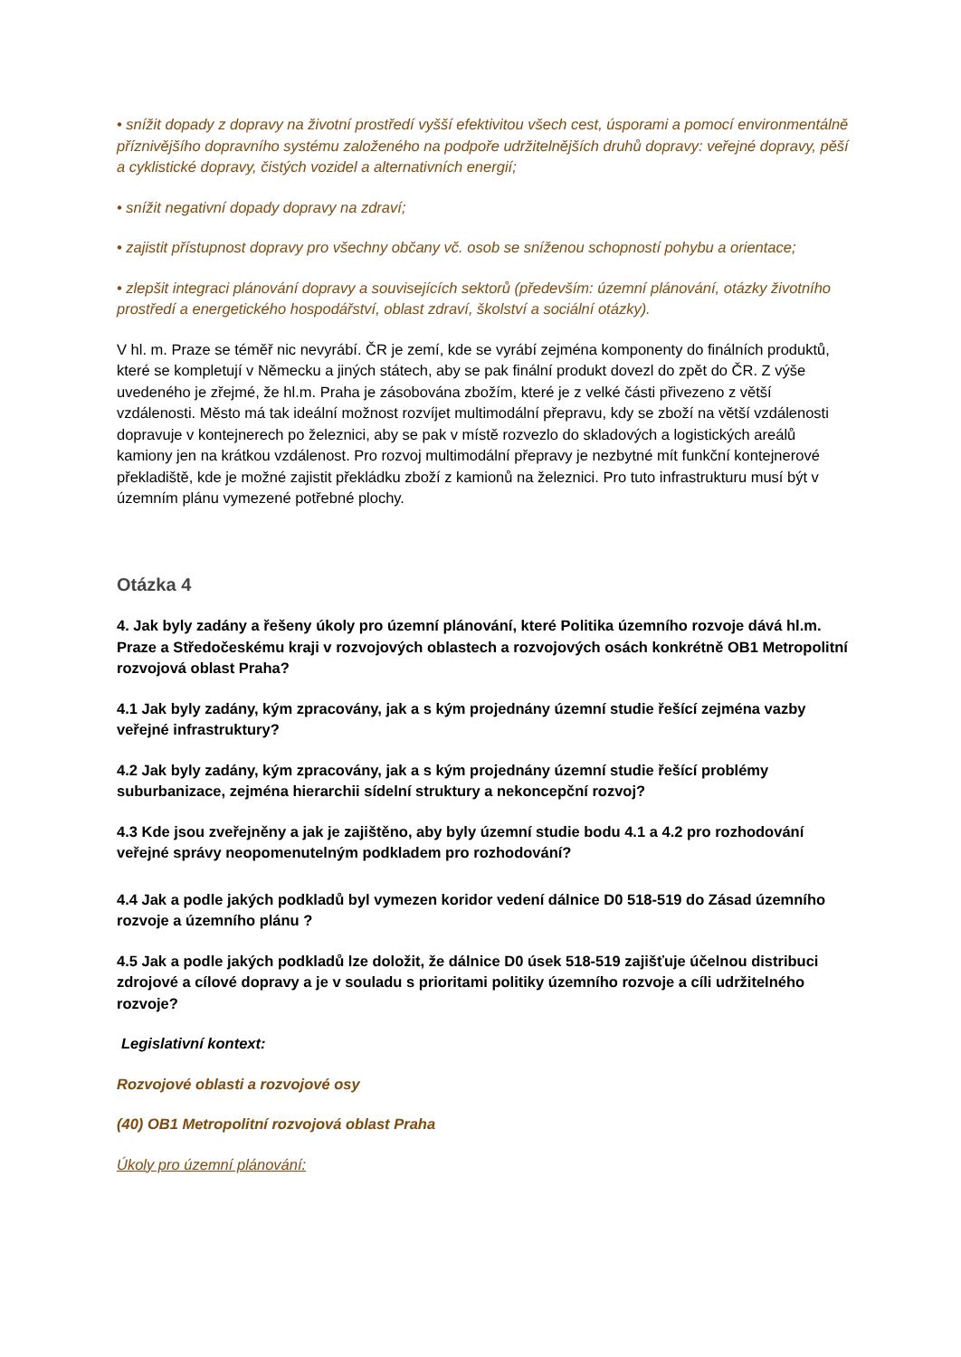• snížit dopady z dopravy na životní prostředí vyšší efektivitou všech cest, úsporami a pomocí environmentálně příznivějšího dopravního systému založeného na podpoře udržitelnějších druhů dopravy: veřejné dopravy, pěší a cyklistické dopravy, čistých vozidel a alternativních energií;
• snížit negativní dopady dopravy na zdraví;
• zajistit přístupnost dopravy pro všechny občany vč. osob se sníženou schopností pohybu a orientace;
• zlepšit integraci plánování dopravy a souvisejících sektorů (především: územní plánování, otázky životního prostředí a energetického hospodářství, oblast zdraví, školství a sociální otázky).
V hl. m. Praze se téměř nic nevyrábí. ČR je zemí, kde se vyrábí zejména komponenty do finálních produktů, které se kompletují v Německu a jiných státech, aby se pak finální produkt dovezl do zpět do ČR. Z výše uvedeného je zřejmé, že hl.m. Praha je zásobována zbožím, které je z velké části přivezeno z větší vzdálenosti. Město má tak ideální možnost rozvíjet multimodální přepravu, kdy se zboží na větší vzdálenosti dopravuje v kontejnerech po železnici, aby se pak v místě rozvezlo do skladových a logistických areálů kamiony jen na krátkou vzdálenost. Pro rozvoj multimodální přepravy je nezbytné mít funkční kontejnerové překladiště, kde je možné zajistit překládku zboží z kamionů na železnici. Pro tuto infrastrukturu musí být v územním plánu vymezené potřebné plochy.
Otázka 4
4. Jak byly zadány a řešeny úkoly pro územní plánování, které Politika územního rozvoje dává hl.m. Praze a Středočeskému kraji v rozvojových oblastech a rozvojových osách konkrétně OB1 Metropolitní rozvojová oblast Praha?
4.1 Jak byly zadány, kým zpracovány, jak a s kým projednány územní studie řešící zejména vazby veřejné infrastruktury?
4.2 Jak byly zadány, kým zpracovány, jak a s kým projednány územní studie řešící problémy suburbanizace, zejména hierarchii sídelní struktury a nekoncepční rozvoj?
4.3 Kde jsou zveřejněny a jak je zajištěno, aby byly územní studie bodu 4.1 a 4.2 pro rozhodování veřejné správy neopomenutelným podkladem pro rozhodování?
4.4 Jak a podle jakých podkladů byl vymezen koridor vedení dálnice D0 518-519 do Zásad územního rozvoje a územního plánu ?
4.5 Jak a podle jakých podkladů lze doložit, že dálnice D0 úsek 518-519 zajišťuje účelnou distribuci zdrojové a cílové dopravy a je v souladu s prioritami politiky územního rozvoje a cíli udržitelného rozvoje?
Legislativní kontext:
Rozvojové oblasti a rozvojové osy
(40) OB1 Metropolitní rozvojová oblast Praha
Úkoly pro územní plánování: